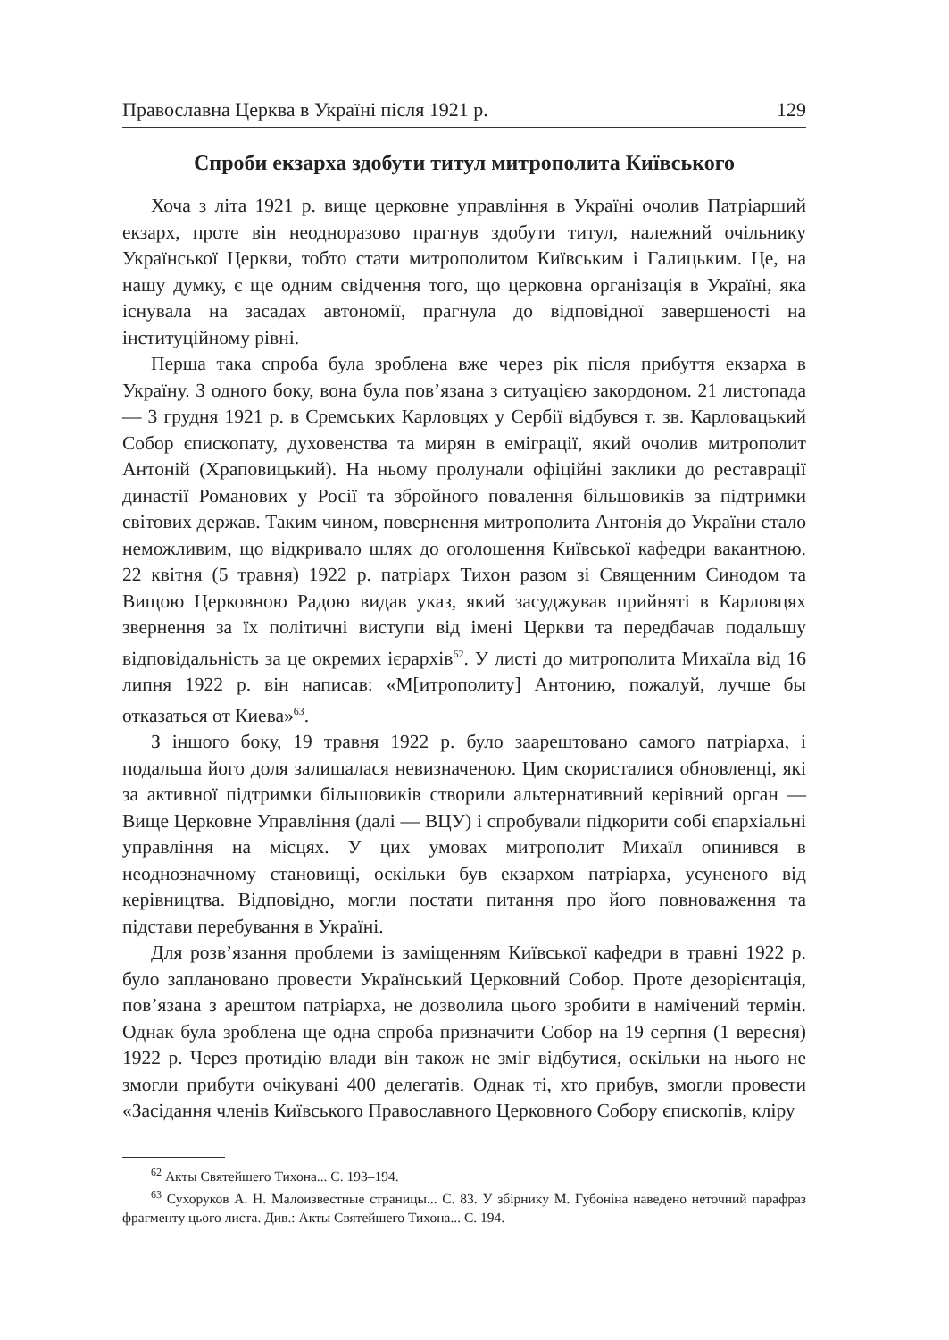Православна Церква в Україні після 1921 р. 129
Спроби екзарха здобути титул митрополита Київського
Хоча з літа 1921 р. вище церковне управління в Україні очолив Патріарший екзарх, проте він неодноразово прагнув здобути титул, належний очільнику Української Церкви, тобто стати митрополитом Київським і Галицьким. Це, на нашу думку, є ще одним свідчення того, що церковна організація в Україні, яка існувала на засадах автономії, прагнула до відповідної завершеності на інституційному рівні.
Перша така спроба була зроблена вже через рік після прибуття екзарха в Україну. З одного боку, вона була пов’язана з ситуацією закордоном. 21 листопада — 3 грудня 1921 р. в Сремських Карловцях у Сербії відбувся т. зв. Карловацький Собор єпископату, духовенства та мирян в еміграції, який очолив митрополит Антоній (Храповицький). На ньому пролунали офіційні заклики до реставрації династії Романових у Росії та збройного повалення більшовиків за підтримки світових держав. Таким чином, повернення митрополита Антонія до України стало неможливим, що відкривало шлях до оголошення Київської кафедри вакантною. 22 квітня (5 травня) 1922 р. патріарх Тихон разом зі Священним Синодом та Вищою Церковною Радою видав указ, який засуджував прийняті в Карловцях звернення за їх політичні виступи від імені Церкви та передбачав подальшу відповідальність за це окремих ієрархів<sup>62</sup>. У листі до митрополита Михаїла від 16 липня 1922 р. він написав: «М[итрополиту] Антонию, пожалуй, лучше бы отказаться от Киева»<sup>63</sup>.
З іншого боку, 19 травня 1922 р. було заарештовано самого патріарха, і подальша його доля залишалася невизначеною. Цим скористалися обновленці, які за активної підтримки більшовиків створили альтернативний керівний орган — Вище Церковне Управління (далі — ВЦУ) і спробували підкорити собі єпархіальні управління на місцях. У цих умовах митрополит Михаїл опинився в неоднозначному становищі, оскільки був екзархом патріарха, усуненого від керівництва. Відповідно, могли постати питання про його повноваження та підстави перебування в Україні.
Для розв’язання проблеми із заміщенням Київської кафедри в травні 1922 р. було заплановано провести Український Церковний Собор. Проте дезорієнтація, пов’язана з арештом патріарха, не дозволила цього зробити в намічений термін. Однак була зроблена ще одна спроба призначити Собор на 19 серпня (1 вересня) 1922 р. Через протидію влади він також не зміг відбутися, оскільки на нього не змогли прибути очікувані 400 делегатів. Однак ті, хто прибув, змогли провести «Засідання членів Київського Православного Церковного Собору єпископів, кліру
<sup>62</sup> Акты Святейшего Тихона... С. 193–194.
<sup>63</sup> Сухоруков А. Н. Малоизвестные страницы... С. 83. У збірнику М. Губоніна наведено неточний парафраз фрагменту цього листа. Див.: Акты Святейшего Тихона... С. 194.